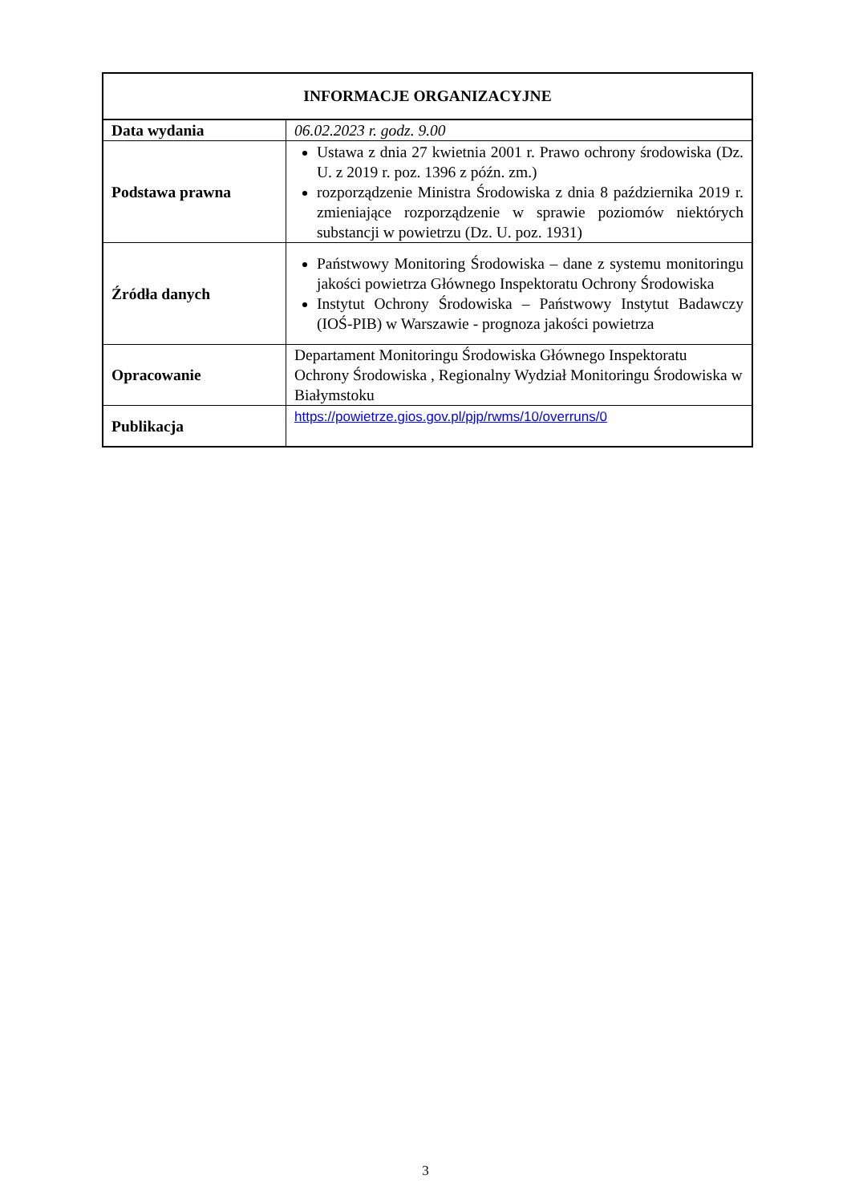| INFORMACJE ORGANIZACYJNE | |
| --- | --- |
| Data wydania | 06.02.2023 r. godz. 9.00 |
| Podstawa prawna | Ustawa z dnia 27 kwietnia 2001 r. Prawo ochrony środowiska (Dz. U. z 2019 r. poz. 1396 z późn. zm.) rozporządzenie Ministra Środowiska z dnia 8 października 2019 r. zmieniające rozporządzenie w sprawie poziomów niektórych substancji w powietrzu (Dz. U. poz. 1931) |
| Źródła danych | Państwowy Monitoring Środowiska – dane z systemu monitoringu jakości powietrza Głównego Inspektoratu Ochrony Środowiska Instytut Ochrony Środowiska – Państwowy Instytut Badawczy (IOŚ-PIB) w Warszawie - prognoza jakości powietrza |
| Opracowanie | Departament Monitoringu Środowiska Głównego Inspektoratu Ochrony Środowiska , Regionalny Wydział Monitoringu Środowiska w Białymstoku |
| Publikacja | https://powietrze.gios.gov.pl/pjp/rwms/10/overruns/0 |
3